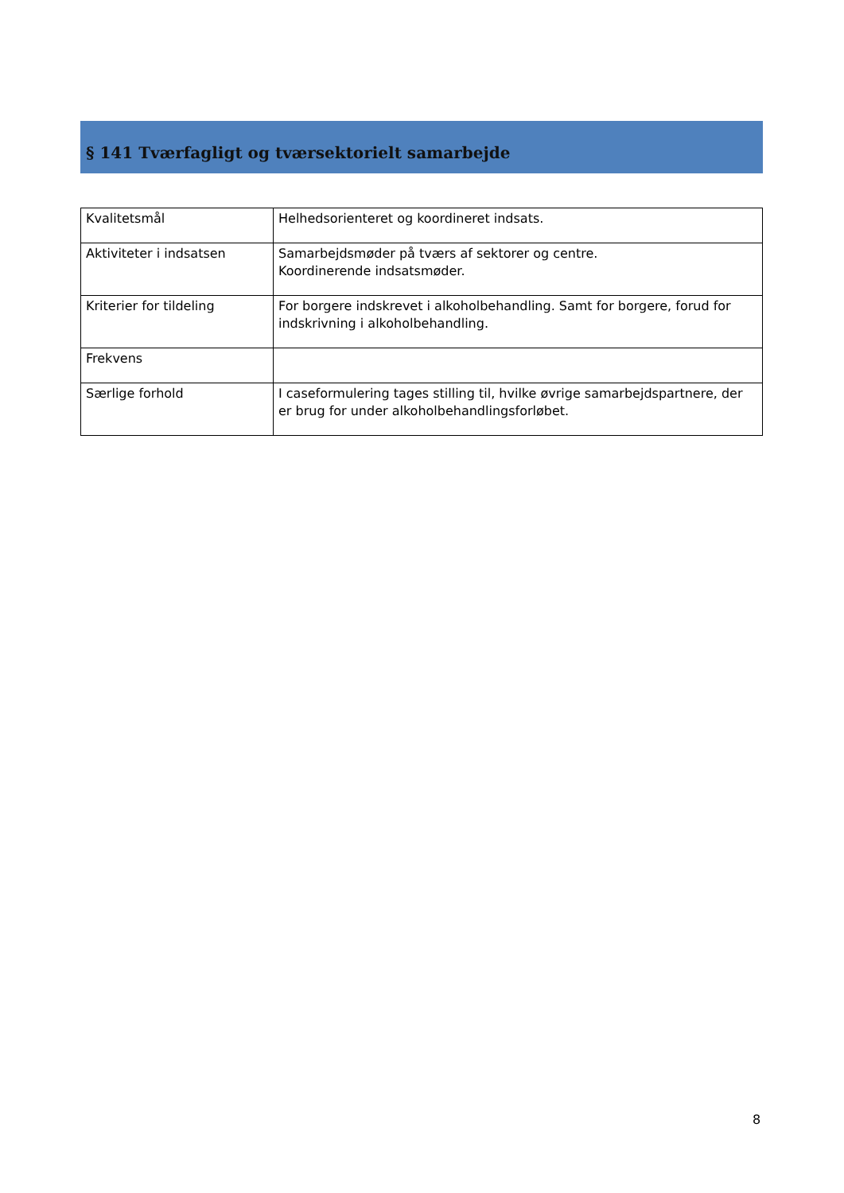§ 141 Tværfagligt og tværsektorielt samarbejde
| Kvalitetsmål | Helhedsorienteret og koordineret indsats. |
| Aktiviteter i indsatsen | Samarbejdsmøder på tværs af sektorer og centre. Koordinerende indsatsmøder. |
| Kriterier for tildeling | For borgere indskrevet i alkoholbehandling. Samt for borgere, forud for indskrivning i alkoholbehandling. |
| Frekvens | |
| Særlige forhold | I caseformulering tages stilling til, hvilke øvrige samarbejdspartnere, der er brug for under alkoholbehandlingsforløbet. |
8